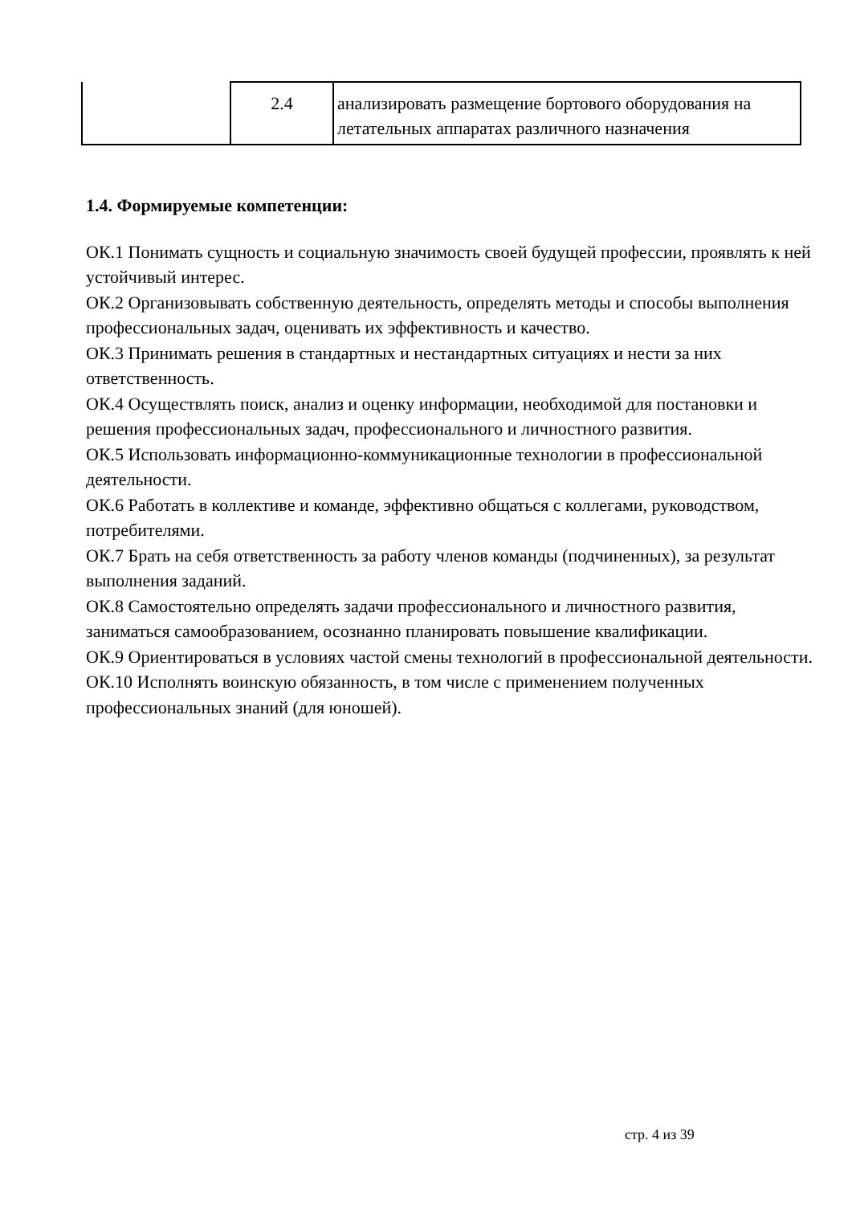| | 2.4 | анализировать размещение бортового оборудования на летательных аппаратах различного назначения |
1.4. Формируемые компетенции:
ОК.1 Понимать сущность и социальную значимость своей будущей профессии, проявлять к ней устойчивый интерес.
ОК.2 Организовывать собственную деятельность, определять методы и способы выполнения профессиональных задач, оценивать их эффективность и качество.
ОК.3 Принимать решения в стандартных и нестандартных ситуациях и нести за них ответственность.
ОК.4 Осуществлять поиск, анализ и оценку информации, необходимой для постановки и решения профессиональных задач, профессионального и личностного развития.
ОК.5 Использовать информационно-коммуникационные технологии в профессиональной деятельности.
ОК.6 Работать в коллективе и команде, эффективно общаться с коллегами, руководством, потребителями.
ОК.7 Брать на себя ответственность за работу членов команды (подчиненных), за результат выполнения заданий.
ОК.8 Самостоятельно определять задачи профессионального и личностного развития, заниматься самообразованием, осознанно планировать повышение квалификации.
ОК.9 Ориентироваться в условиях частой смены технологий в профессиональной деятельности.
ОК.10 Исполнять воинскую обязанность, в том числе с применением полученных профессиональных знаний (для юношей).
стр. 4 из 39